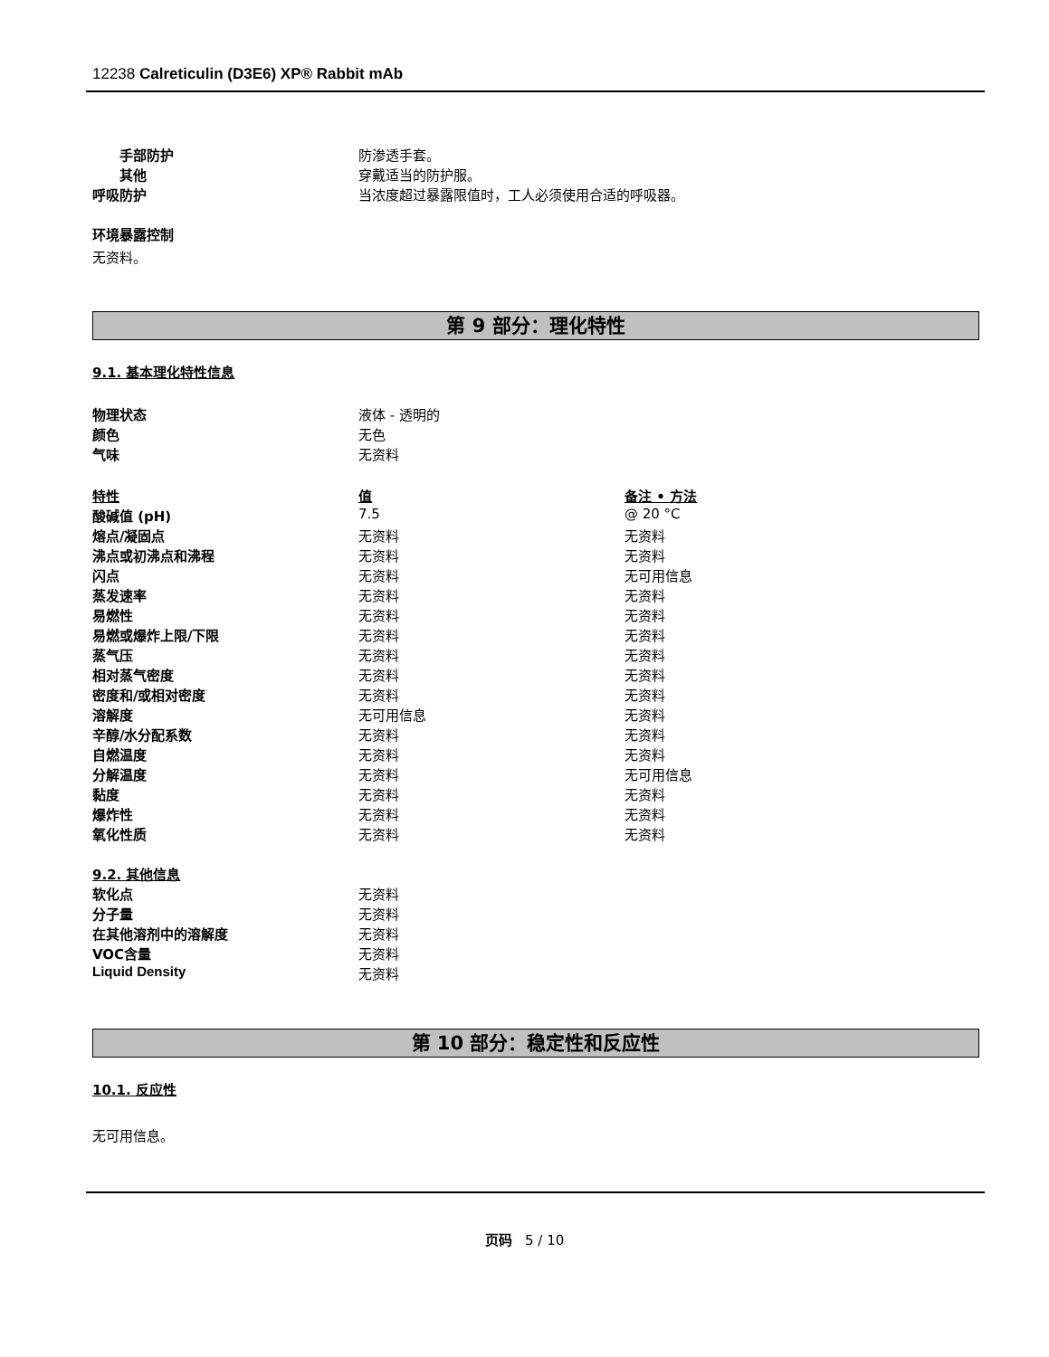12238 Calreticulin (D3E6) XP® Rabbit mAb
| 手部防护 | 防渗透手套。 |
| 其他 | 穿戴适当的防护服。 |
| 呼吸防护 | 当浓度超过暴露限值时，工人必须使用合适的呼吸器。 |
环境暴露控制
无资料。
第 9 部分：理化特性
9.1. 基本理化特性信息
| 物理状态 | 液体 - 透明的 |
| 颜色 | 无色 |
| 气味 | 无资料 |
| 特性 | 值 | 备注 • 方法 |
| 酸碱值 (pH) | 7.5 | @ 20 °C |
| 熔点/凝固点 | 无资料 | 无资料 |
| 沸点或初沸点和沸程 | 无资料 | 无资料 |
| 闪点 | 无资料 | 无可用信息 |
| 蒸发速率 | 无资料 | 无资料 |
| 易燃性 | 无资料 | 无资料 |
| 易燃或爆炸上限/下限 | 无资料 | 无资料 |
| 蒸气压 | 无资料 | 无资料 |
| 相对蒸气密度 | 无资料 | 无资料 |
| 密度和/或相对密度 | 无资料 | 无资料 |
| 溶解度 | 无可用信息 | 无资料 |
| 辛醇/水分配系数 | 无资料 | 无资料 |
| 自燃温度 | 无资料 | 无资料 |
| 分解温度 | 无资料 | 无可用信息 |
| 黏度 | 无资料 | 无资料 |
| 爆炸性 | 无资料 | 无资料 |
| 氧化性质 | 无资料 | 无资料 |
| 9.2. 其他信息 | |
| 软化点 | 无资料 |
| 分子量 | 无资料 |
| 在其他溶剂中的溶解度 | 无资料 |
| VOC含量 | 无资料 |
| Liquid Density | 无资料 |
第 10 部分：稳定性和反应性
10.1. 反应性
无可用信息。
页码 5 / 10